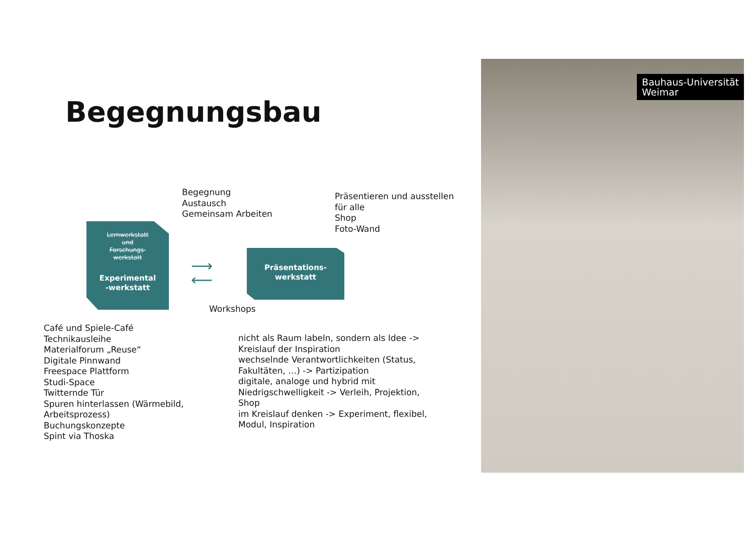Begegnungsbau
Begegnung
Austausch
Gemeinsam Arbeiten
Präsentieren und ausstellen
für alle
Shop
Foto-Wand
Lernwerkstatt
und
Forschungs-
werkstatt
Experimental
-werkstatt
⟶
⟵
Präsentations-
werkstatt
Workshops
Café und Spiele-Café
Technikausleihe
Materialforum „Reuse“
Digitale Pinnwand
Freespace Plattform
Studi-Space
Twitternde Tür
Spuren hinterlassen (Wärmebild,
Arbeitsprozess)
Buchungskonzepte
Spint via Thoska
nicht als Raum labeln, sondern als Idee ->
Kreislauf der Inspiration
wechselnde Verantwortlichkeiten (Status,
Fakultäten, …) -> Partizipation
digitale, analoge und hybrid mit
Niedrigschwelligkeit -> Verleih, Projektion,
Shop
im Kreislauf denken -> Experiment, flexibel,
Modul, Inspiration
Bauhaus-Universität
Weimar